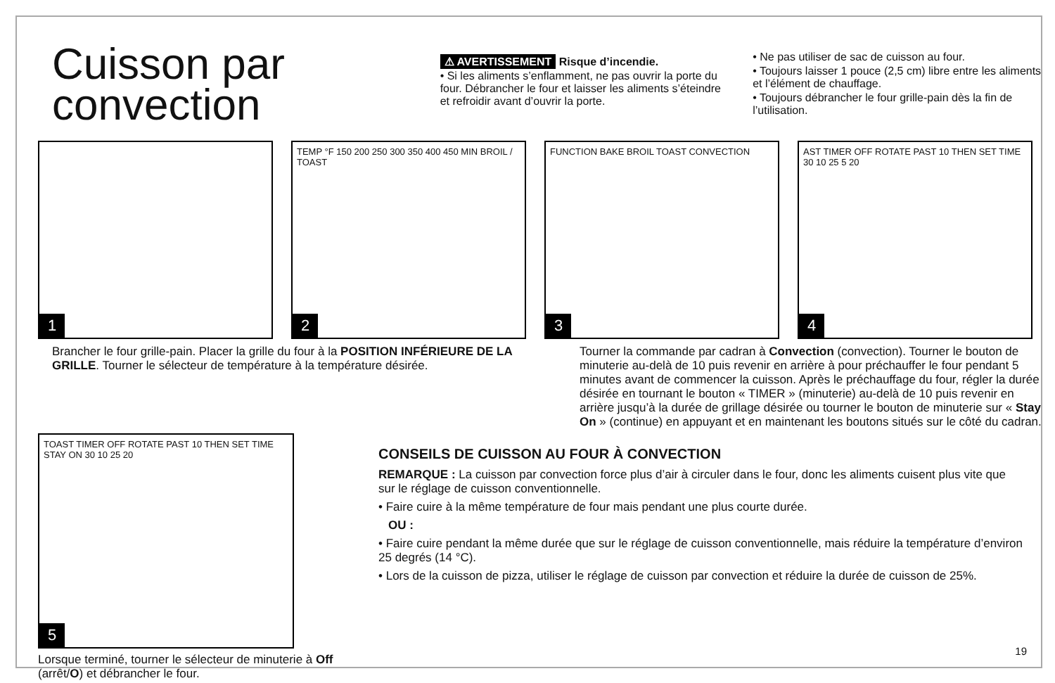Cuisson par convection
⚠ AVERTISSEMENT Risque d’incendie.
• Si les aliments s’enflamment, ne pas ouvrir la porte du four. Débrancher le four et laisser les aliments s’éteindre et refroidir avant d’ouvrir la porte.
• Ne pas utiliser de sac de cuisson au four.
• Toujours laisser 1 pouce (2,5 cm) libre entre les aliments et l’élément de chauffage.
• Toujours débrancher le four grille-pain dès la fin de l’utilisation.
1
TEMP °F 150 200 250 300 350 400 450 MIN BROIL / TOAST
2
FUNCTION BAKE BROIL TOAST CONVECTION
3
AST TIMER OFF ROTATE PAST 10 THEN SET TIME 30 10 25 5 20
4
Brancher le four grille-pain. Placer la grille du four à la POSITION INFÉRIEURE DE LA GRILLE. Tourner le sélecteur de température à la température désirée.
Tourner la commande par cadran à Convection (convection). Tourner le bouton de minuterie au-delà de 10 puis revenir en arrière à pour préchauffer le four pendant 5 minutes avant de commencer la cuisson. Après le préchauffage du four, régler la durée désirée en tournant le bouton « TIMER » (minuterie) au-delà de 10 puis revenir en arrière jusqu’à la durée de grillage désirée ou tourner le bouton de minuterie sur « Stay On » (continue) en appuyant et en maintenant les boutons situés sur le côté du cadran.
TOAST TIMER OFF ROTATE PAST 10 THEN SET TIME STAY ON 30 10 25 20
5
Lorsque terminé, tourner le sélecteur de minuterie à Off (arrêt/O) et débrancher le four.
CONSEILS DE CUISSON AU FOUR À CONVECTION
REMARQUE : La cuisson par convection force plus d’air à circuler dans le four, donc les aliments cuisent plus vite que sur le réglage de cuisson conventionnelle.
• Faire cuire à la même température de four mais pendant une plus courte durée.
OU :
• Faire cuire pendant la même durée que sur le réglage de cuisson conventionnelle, mais réduire la température d’environ 25 degrés (14 °C).
• Lors de la cuisson de pizza, utiliser le réglage de cuisson par convection et réduire la durée de cuisson de 25%.
19